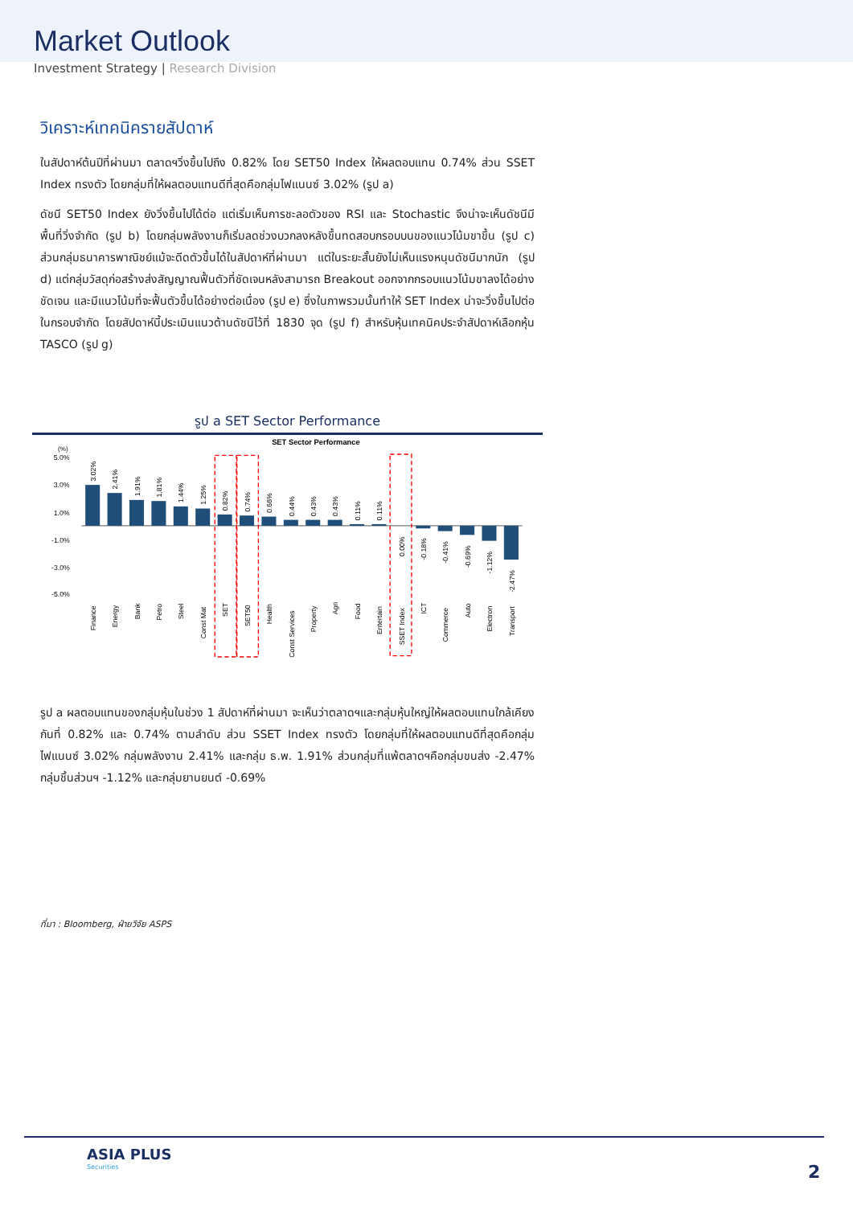Market Outlook
Investment Strategy | Research Division
วิเคราะห์เทคนิครายสัปดาห์
ในสัปดาห์ต้นปีที่ผ่านมา ตลาดฯวิ่งขึ้นไปถึง 0.82% โดย SET50 Index ให้ผลตอบแทน 0.74% ส่วน SSET Index ทรงตัว โดยกลุ่มที่ให้ผลตอบแทนดีที่สุดคือกลุ่มไฟแนนซ์ 3.02% (รูป a)
ดัชนี SET50 Index ยังวิ่งขึ้นไปได้ต่อ แต่เริ่มเห็นการชะลอตัวของ RSI และ Stochastic จึงน่าจะเห็นดัชนีมีพื้นที่วิ่งจำกัด (รูป b) โดยกลุ่มพลังงานก็เริ่มลดช่วงบวกลงหลังขึ้นทดสอบกรอบบนของแนวโน้มขาขึ้น (รูป c) ส่วนกลุ่มธนาคารพาณิชย์แม้จะดีดตัวขึ้นได้ในสัปดาห์ที่ผ่านมา แต่ในระยะสั้นยังไม่เห็นแรงหนุนดัชนีมากนัก (รูป d) แต่กลุ่มวัสดุก่อสร้างส่งสัญญาณฟื้นตัวที่ชัดเจนหลังสามารถ Breakout ออกจากกรอบแนวโน้มขาลงได้อย่างชัดเจน และมีแนวโน้มที่จะฟื้นตัวขึ้นได้อย่างต่อเนื่อง (รูป e) ซึ่งในภาพรวมนั้นทำให้ SET Index น่าจะวิ่งขึ้นไปต่อในกรอบจำกัด โดยสัปดาห์นี้ประเมินแนวต้านดัชนีไว้ที่ 1830 จุด (รูป f) สำหรับหุ้นเทคนิคประจำสัปดาห์เลือกหุ้น TASCO (รูป g)
รูป a SET Sector Performance
SET Sector Performance
(%)
5.0%
3.0%
1.0%
-1.0%
-3.0%
-5.0%
3.02%
2.41%
1.91%
1.81%
1.44%
1.25%
0.82%
0.74%
0.66%
0.44%
0.43%
0.43%
0.11%
0.11%
0.00%
-0.18%
-0.41%
-0.69%
-1.12%
-2.47%
Finance
Energy
Bank
Petro
Steel
Const Mat
SET
SET50
Health
Const Services
Property
Agri
Food
Entertain
SSET Index
ICT
Commerce
Auto
Electron
Transport
รูป a ผลตอบแทนของกลุ่มหุ้นในช่วง 1 สัปดาห์ที่ผ่านมา จะเห็นว่าตลาดฯและกลุ่มหุ้นใหญ่ให้ผลตอบแทนใกล้เคียงกันที่ 0.82% และ 0.74% ตามลำดับ ส่วน SSET Index ทรงตัว โดยกลุ่มที่ให้ผลตอบแทนดีที่สุดคือกลุ่มไฟแนนซ์ 3.02% กลุ่มพลังงาน 2.41% และกลุ่ม ธ.พ. 1.91% ส่วนกลุ่มที่แพ้ตลาดฯคือกลุ่มขนส่ง -2.47% กลุ่มชิ้นส่วนฯ -1.12% และกลุ่มยานยนต์ -0.69%
ที่มา : Bloomberg, ฝ่ายวิจัย ASPS
ASIA PLUS
Securities
2